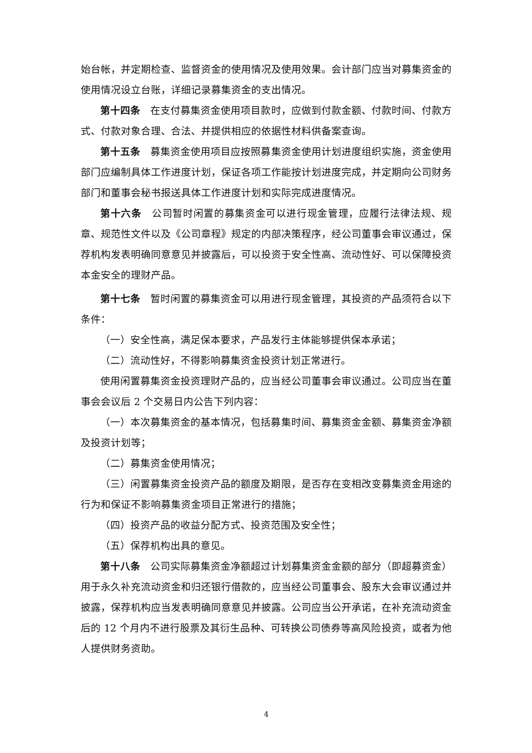始台帐，并定期检查、监督资金的使用情况及使用效果。会计部门应当对募集资金的使用情况设立台账，详细记录募集资金的支出情况。
第十四条　在支付募集资金使用项目款时，应做到付款金额、付款时间、付款方式、付款对象合理、合法、并提供相应的依据性材料供备案查询。
第十五条　募集资金使用项目应按照募集资金使用计划进度组织实施，资金使用部门应编制具体工作进度计划，保证各项工作能按计划进度完成，并定期向公司财务部门和董事会秘书报送具体工作进度计划和实际完成进度情况。
第十六条　公司暂时闲置的募集资金可以进行现金管理，应履行法律法规、规章、规范性文件以及《公司章程》规定的内部决策程序，经公司董事会审议通过，保荐机构发表明确同意意见并披露后，可以投资于安全性高、流动性好、可以保障投资本金安全的理财产品。
第十七条　暂时闲置的募集资金可以用进行现金管理，其投资的产品须符合以下条件：
（一）安全性高，满足保本要求，产品发行主体能够提供保本承诺；
（二）流动性好，不得影响募集资金投资计划正常进行。
使用闲置募集资金投资理财产品的，应当经公司董事会审议通过。公司应当在董事会会议后 2 个交易日内公告下列内容：
（一）本次募集资金的基本情况，包括募集时间、募集资金金额、募集资金净额及投资计划等；
（二）募集资金使用情况；
（三）闲置募集资金投资产品的额度及期限，是否存在变相改变募集资金用途的行为和保证不影响募集资金项目正常进行的措施；
（四）投资产品的收益分配方式、投资范围及安全性；
（五）保荐机构出具的意见。
第十八条　公司实际募集资金净额超过计划募集资金金额的部分（即超募资金）用于永久补充流动资金和归还银行借款的，应当经公司董事会、股东大会审议通过并披露，保荐机构应当发表明确同意意见并披露。公司应当公开承诺，在补充流动资金后的 12 个月内不进行股票及其衍生品种、可转换公司债券等高风险投资，或者为他人提供财务资助。
4